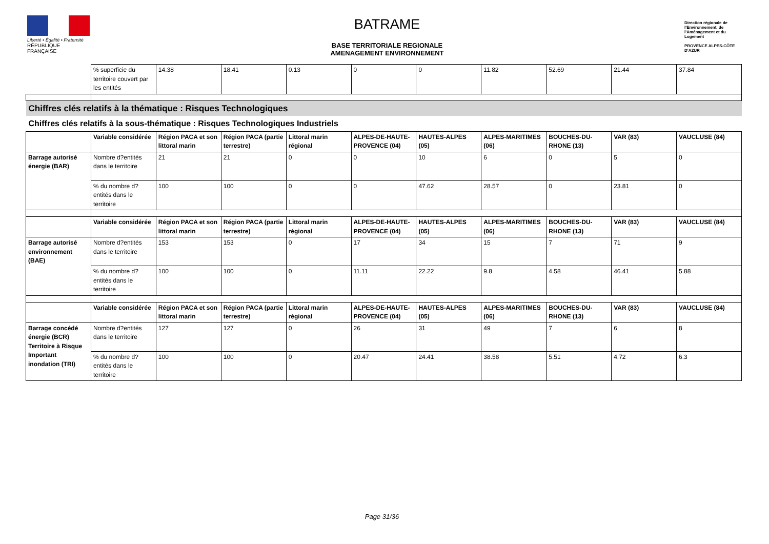Liberté • Égalité • Fraternité
RÉPUBLIQUE FRANÇAISE
BATRAME
BASE TERRITORIALE REGIONALE
AMENAGEMENT ENVIRONNEMENT
Direction régionale de l'Environnement, de l'Aménagement et du Logement
PROVENCE ALPES-CÔTE D'AZUR
| | % superficie du territoire couvert par les entités | 14.38 | 18.41 | 0.13 | 0 | 0 | 11.82 | 52.69 | 21.44 | 37.84 |
| Chiffres clés relatifs à la thématique : Risques Technologiques | | | | | | | | | | |
| Chiffres clés relatifs à la sous-thématique : Risques Technologiques Industriels | | | | | | | | | | |
| | Variable considérée | Région PACA et son littoral marin | Région PACA (partie terrestre) | Littoral marin régional | ALPES-DE-HAUTE-PROVENCE (04) | HAUTES-ALPES (05) | ALPES-MARITIMES (06) | BOUCHES-DU-RHONE (13) | VAR (83) | VAUCLUSE (84) |
| Barrage autorisé énergie (BAR) | Nombre d?entités dans le territoire | 21 | 21 | 0 | 0 | 10 | 6 | 0 | 5 | 0 |
| | % du nombre d?entités dans le territoire | 100 | 100 | 0 | 0 | 47.62 | 28.57 | 0 | 23.81 | 0 |
| | Variable considérée | Région PACA et son littoral marin | Région PACA (partie terrestre) | Littoral marin régional | ALPES-DE-HAUTE-PROVENCE (04) | HAUTES-ALPES (05) | ALPES-MARITIMES (06) | BOUCHES-DU-RHONE (13) | VAR (83) | VAUCLUSE (84) |
| Barrage autorisé environnement (BAE) | Nombre d?entités dans le territoire | 153 | 153 | 0 | 17 | 34 | 15 | 7 | 71 | 9 |
| | % du nombre d?entités dans le territoire | 100 | 100 | 0 | 11.11 | 22.22 | 9.8 | 4.58 | 46.41 | 5.88 |
| | Variable considérée | Région PACA et son littoral marin | Région PACA (partie terrestre) | Littoral marin régional | ALPES-DE-HAUTE-PROVENCE (04) | HAUTES-ALPES (05) | ALPES-MARITIMES (06) | BOUCHES-DU-RHONE (13) | VAR (83) | VAUCLUSE (84) |
| Barrage concédé énergie (BCR) Territoire à Risque Important inondation (TRI) | Nombre d?entités dans le territoire | 127 | 127 | 0 | 26 | 31 | 49 | 7 | 6 | 8 |
| | % du nombre d?entités dans le territoire | 100 | 100 | 0 | 20.47 | 24.41 | 38.58 | 5.51 | 4.72 | 6.3 |
Page 31/36